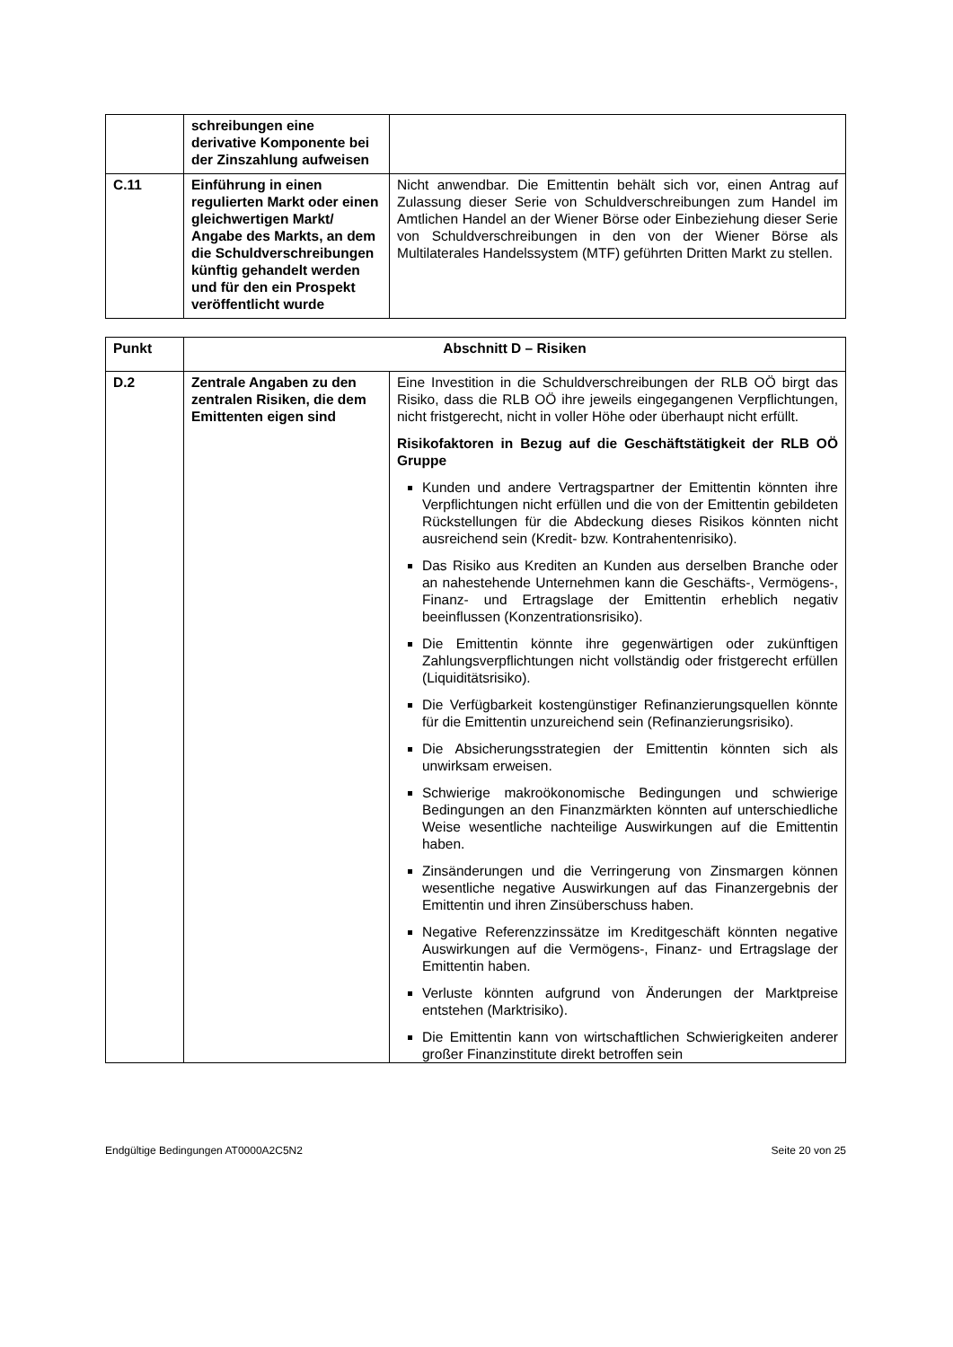| | schreibungen eine derivative Komponente bei der Zinszahlung aufweisen | |
| C.11 | Einführung in einen regulierten Markt oder einen gleichwertigen Markt/ Angabe des Markts, an dem die Schuldverschreibungen künftig gehandelt werden und für den ein Prospekt veröffentlicht wurde | Nicht anwendbar. Die Emittentin behält sich vor, einen Antrag auf Zulassung dieser Serie von Schuldverschreibungen zum Handel im Amtlichen Handel an der Wiener Börse oder Einbeziehung dieser Serie von Schuldverschreibungen in den von der Wiener Börse als Multilaterales Handelssystem (MTF) geführten Dritten Markt zu stellen. |
| Punkt | Abschnitt D – Risiken | |
| --- | --- | --- |
| D.2 | Zentrale Angaben zu den zentralen Risiken, die dem Emittenten eigen sind | Eine Investition in die Schuldverschreibungen der RLB OÖ birgt das Risiko, dass die RLB OÖ ihre jeweils eingegangenen Verpflichtungen, nicht fristgerecht, nicht in voller Höhe oder überhaupt nicht erfüllt. Risikofaktoren in Bezug auf die Geschäftstätigkeit der RLB OÖ Gruppe Kunden und andere Vertragspartner der Emittentin könnten ihre Verpflichtungen nicht erfüllen und die von der Emittentin gebildeten Rückstellungen für die Abdeckung dieses Risikos könnten nicht ausreichend sein (Kredit- bzw. Kontrahentenrisiko). Das Risiko aus Krediten an Kunden aus derselben Branche oder an nahestehende Unternehmen kann die Geschäfts-, Vermögens-, Finanz- und Ertragslage der Emittentin erheblich negativ beeinflussen (Konzentrationsrisiko). Die Emittentin könnte ihre gegenwärtigen oder zukünftigen Zahlungsverpflichtungen nicht vollständig oder fristgerecht erfüllen (Liquiditätsrisiko). Die Verfügbarkeit kostengünstiger Refinanzierungsquellen könnte für die Emittentin unzureichend sein (Refinanzierungsrisiko). Die Absicherungsstrategien der Emittentin könnten sich als unwirksam erweisen. Schwierige makroökonomische Bedingungen und schwierige Bedingungen an den Finanzmärkten könnten auf unterschiedliche Weise wesentliche nachteilige Auswirkungen auf die Emittentin haben. Zinsänderungen und die Verringerung von Zinsmargen können wesentliche negative Auswirkungen auf das Finanzergebnis der Emittentin und ihren Zinsüberschuss haben. Negative Referenzzinssätze im Kreditgeschäft könnten negative Auswirkungen auf die Vermögens-, Finanz- und Ertragslage der Emittentin haben. Verluste könnten aufgrund von Änderungen der Marktpreise entstehen (Marktrisiko). Die Emittentin kann von wirtschaftlichen Schwierigkeiten anderer großer Finanzinstitute direkt betroffen sein |
Endgültige Bedingungen AT0000A2C5N2 Seite 20 von 25